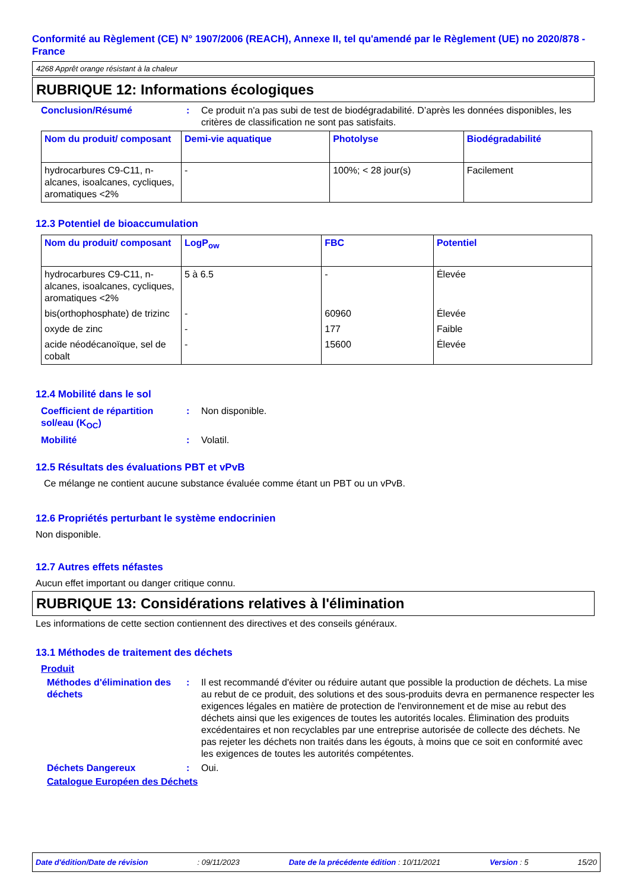Conformité au Règlement (CE) N° 1907/2006 (REACH), Annexe II, tel qu'amendé par le Règlement (UE) no 2020/878 - France
4268 Apprêt orange résistant à la chaleur
RUBRIQUE 12: Informations écologiques
Conclusion/Résumé : Ce produit n'a pas subi de test de biodégradabilité. D’après les données disponibles, les critères de classification ne sont pas satisfaits.
| Nom du produit/ composant | Demi-vie aquatique | Photolyse | Biodégradabilité |
| --- | --- | --- | --- |
| hydrocarbures C9-C11, n-alcanes, isoalcanes, cycliques, aromatiques <2% | - | 100%; < 28 jour(s) | Facilement |
12.3 Potentiel de bioaccumulation
| Nom du produit/ composant | LogP<sub>ow</sub> | FBC | Potentiel |
| --- | --- | --- | --- |
| hydrocarbures C9-C11, n-alcanes, isoalcanes, cycliques, aromatiques <2% | 5 à 6.5 | - | Élevée |
| bis(orthophosphate) de trizinc | - | 60960 | Élevée |
| oxyde de zinc | - | 177 | Faible |
| acide néodécanoïque, sel de cobalt | - | 15600 | Élevée |
12.4 Mobilité dans le sol
Coefficient de répartition sol/eau (K<sub>OC</sub>)
: Non disponible.
Mobilité : Volatil.
12.5 Résultats des évaluations PBT et vPvB
Ce mélange ne contient aucune substance évaluée comme étant un PBT ou un vPvB.
12.6 Propriétés perturbant le système endocrinien
Non disponible.
12.7 Autres effets néfastes
Aucun effet important ou danger critique connu.
RUBRIQUE 13: Considérations relatives à l'élimination
Les informations de cette section contiennent des directives et des conseils généraux.
13.1 Méthodes de traitement des déchets
Produit
Méthodes d'élimination des déchets
: Il est recommandé d'éviter ou réduire autant que possible la production de déchets. La mise au rebut de ce produit, des solutions et des sous-produits devra en permanence respecter les exigences légales en matière de protection de l'environnement et de mise au rebut des déchets ainsi que les exigences de toutes les autorités locales. Élimination des produits excédentaires et non recyclables par une entreprise autorisée de collecte des déchets. Ne pas rejeter les déchets non traités dans les égouts, à moins que ce soit en conformité avec les exigences de toutes les autorités compétentes.
Déchets Dangereux : Oui.
Catalogue Européen des Déchets
Date d'édition/Date de révision: 09/11/2023 Date de la précédente édition : 10/11/2021 Version : 5 15/20